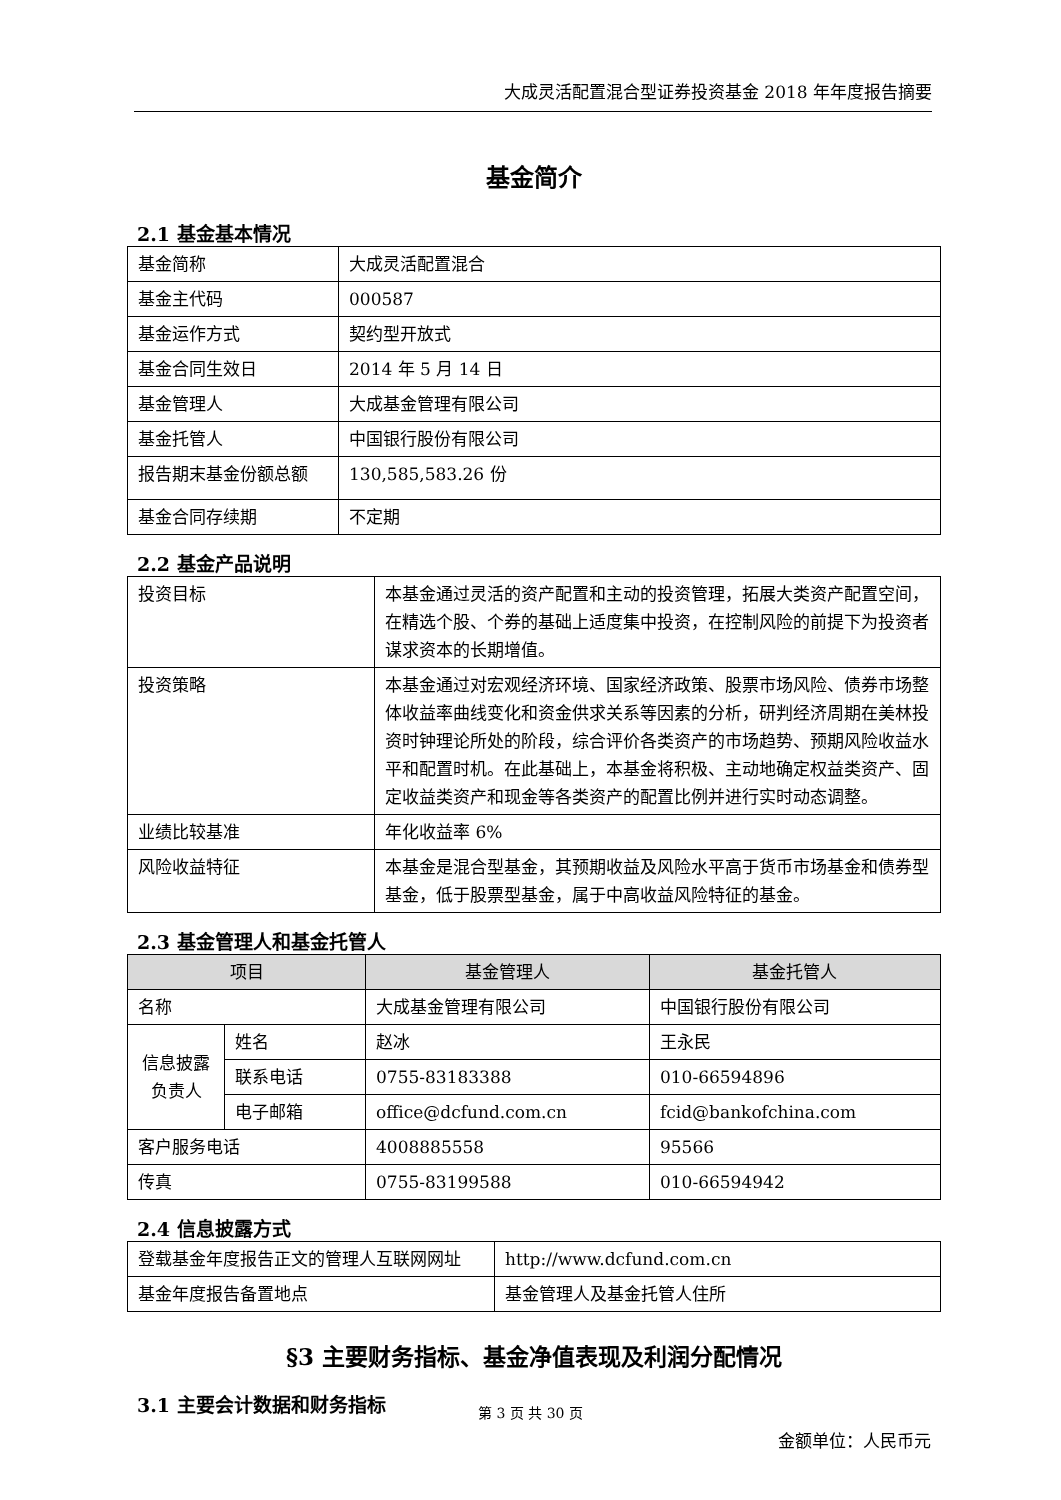大成灵活配置混合型证券投资基金 2018 年年度报告摘要
基金简介
2.1 基金基本情况
| 基金简称 | 大成灵活配置混合 |
| 基金主代码 | 000587 |
| 基金运作方式 | 契约型开放式 |
| 基金合同生效日 | 2014 年 5 月 14 日 |
| 基金管理人 | 大成基金管理有限公司 |
| 基金托管人 | 中国银行股份有限公司 |
| 报告期末基金份额总额 | 130,585,583.26 份 |
| 基金合同存续期 | 不定期 |
2.2 基金产品说明
| 投资目标 | 本基金通过灵活的资产配置和主动的投资管理，拓展大类资产配置空间，在精选个股、个券的基础上适度集中投资，在控制风险的前提下为投资者谋求资本的长期增值。 |
| 投资策略 | 本基金通过对宏观经济环境、国家经济政策、股票市场风险、债券市场整体收益率曲线变化和资金供求关系等因素的分析，研判经济周期在美林投资时钟理论所处的阶段，综合评价各类资产的市场趋势、预期风险收益水平和配置时机。在此基础上，本基金将积极、主动地确定权益类资产、固定收益类资产和现金等各类资产的配置比例并进行实时动态调整。 |
| 业绩比较基准 | 年化收益率 6% |
| 风险收益特征 | 本基金是混合型基金，其预期收益及风险水平高于货币市场基金和债券型基金，低于股票型基金，属于中高收益风险特征的基金。 |
2.3 基金管理人和基金托管人
| 项目 | | 基金管理人 | 基金托管人 |
| --- | --- | --- | --- |
| 名称 | | 大成基金管理有限公司 | 中国银行股份有限公司 |
| 信息披露负责人 | 姓名 | 赵冰 | 王永民 |
| | 联系电话 | 0755-83183388 | 010-66594896 |
| | 电子邮箱 | office@dcfund.com.cn | fcid@bankofchina.com |
| 客户服务电话 | | 4008885558 | 95566 |
| 传真 | | 0755-83199588 | 010-66594942 |
2.4 信息披露方式
| 登载基金年度报告正文的管理人互联网网址 | http://www.dcfund.com.cn |
| 基金年度报告备置地点 | 基金管理人及基金托管人住所 |
§3 主要财务指标、基金净值表现及利润分配情况
3.1 主要会计数据和财务指标
金额单位：人民币元
第 3 页 共 30 页